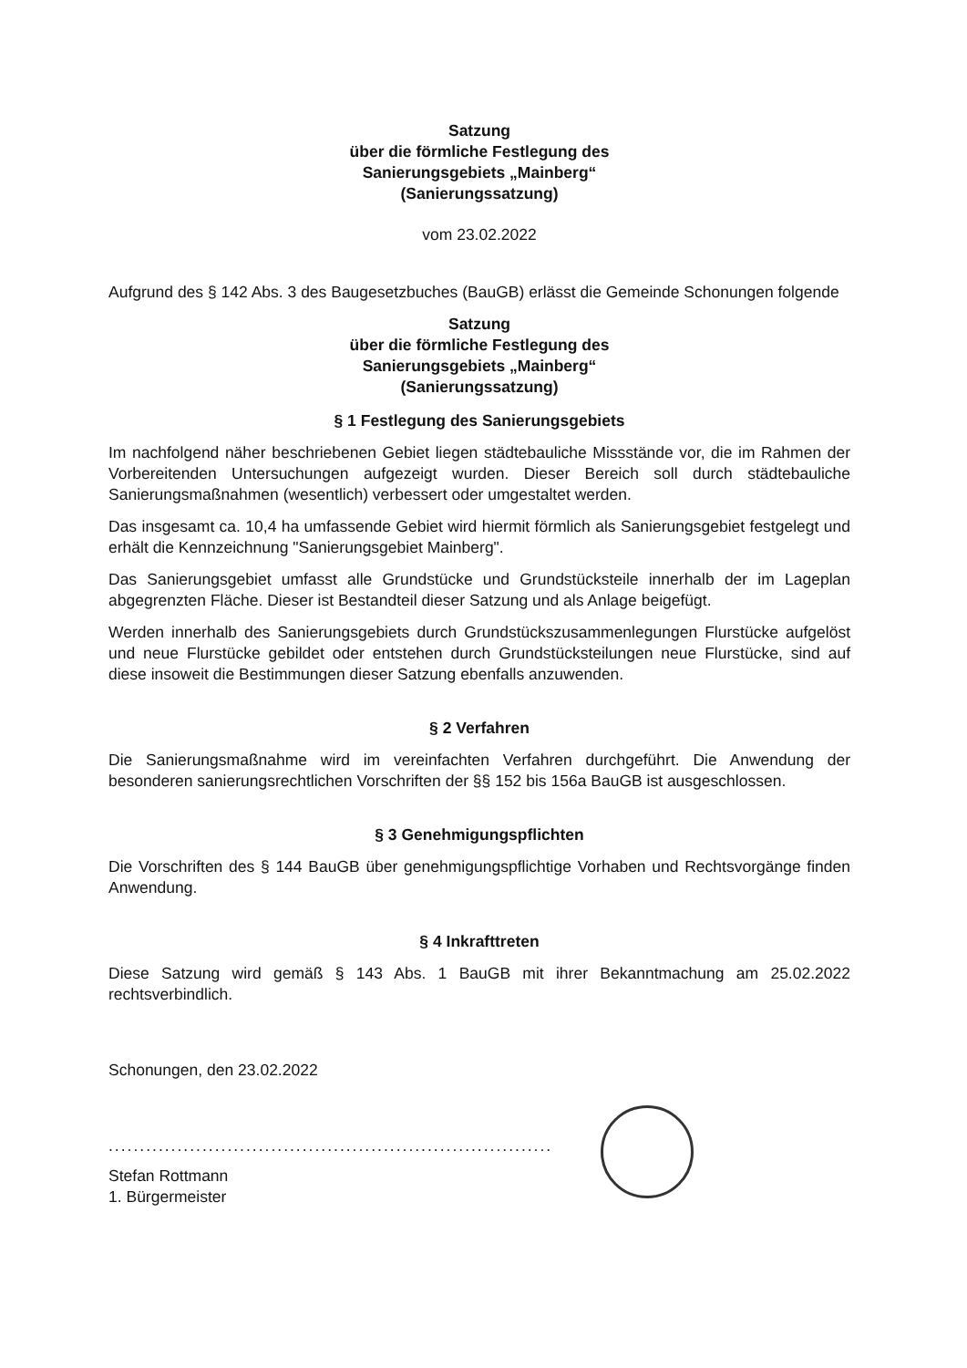Satzung
über die förmliche Festlegung des
Sanierungsgebiets „Mainberg“
(Sanierungssatzung)
vom 23.02.2022
Aufgrund des § 142 Abs. 3 des Baugesetzbuches (BauGB) erlässt die Gemeinde Schonungen folgende
Satzung
über die förmliche Festlegung des
Sanierungsgebiets „Mainberg“
(Sanierungssatzung)
§ 1 Festlegung des Sanierungsgebiets
Im nachfolgend näher beschriebenen Gebiet liegen städtebauliche Missstände vor, die im Rahmen der Vorbereitenden Untersuchungen aufgezeigt wurden. Dieser Bereich soll durch städtebauliche Sanierungsmaßnahmen (wesentlich) verbessert oder umgestaltet werden.
Das insgesamt ca. 10,4 ha umfassende Gebiet wird hiermit förmlich als Sanierungsgebiet festgelegt und erhält die Kennzeichnung "Sanierungsgebiet Mainberg".
Das Sanierungsgebiet umfasst alle Grundstücke und Grundstücksteile innerhalb der im Lageplan abgegrenzten Fläche. Dieser ist Bestandteil dieser Satzung und als Anlage beigefügt.
Werden innerhalb des Sanierungsgebiets durch Grundstückszusammenlegungen Flurstücke aufgelöst und neue Flurstücke gebildet oder entstehen durch Grundstücksteilungen neue Flurstücke, sind auf diese insoweit die Bestimmungen dieser Satzung ebenfalls anzuwenden.
§ 2 Verfahren
Die Sanierungsmaßnahme wird im vereinfachten Verfahren durchgeführt. Die Anwendung der besonderen sanierungsrechtlichen Vorschriften der §§ 152 bis 156a BauGB ist ausgeschlossen.
§ 3 Genehmigungspflichten
Die Vorschriften des § 144 BauGB über genehmigungspflichtige Vorhaben und Rechtsvorgänge finden Anwendung.
§ 4 Inkrafttreten
Diese Satzung wird gemäß § 143 Abs. 1 BauGB mit ihrer Bekanntmachung am 25.02.2022 rechtsverbindlich.
Schonungen, den 23.02.2022
.......................................................................
Stefan Rottmann
1. Bürgermeister